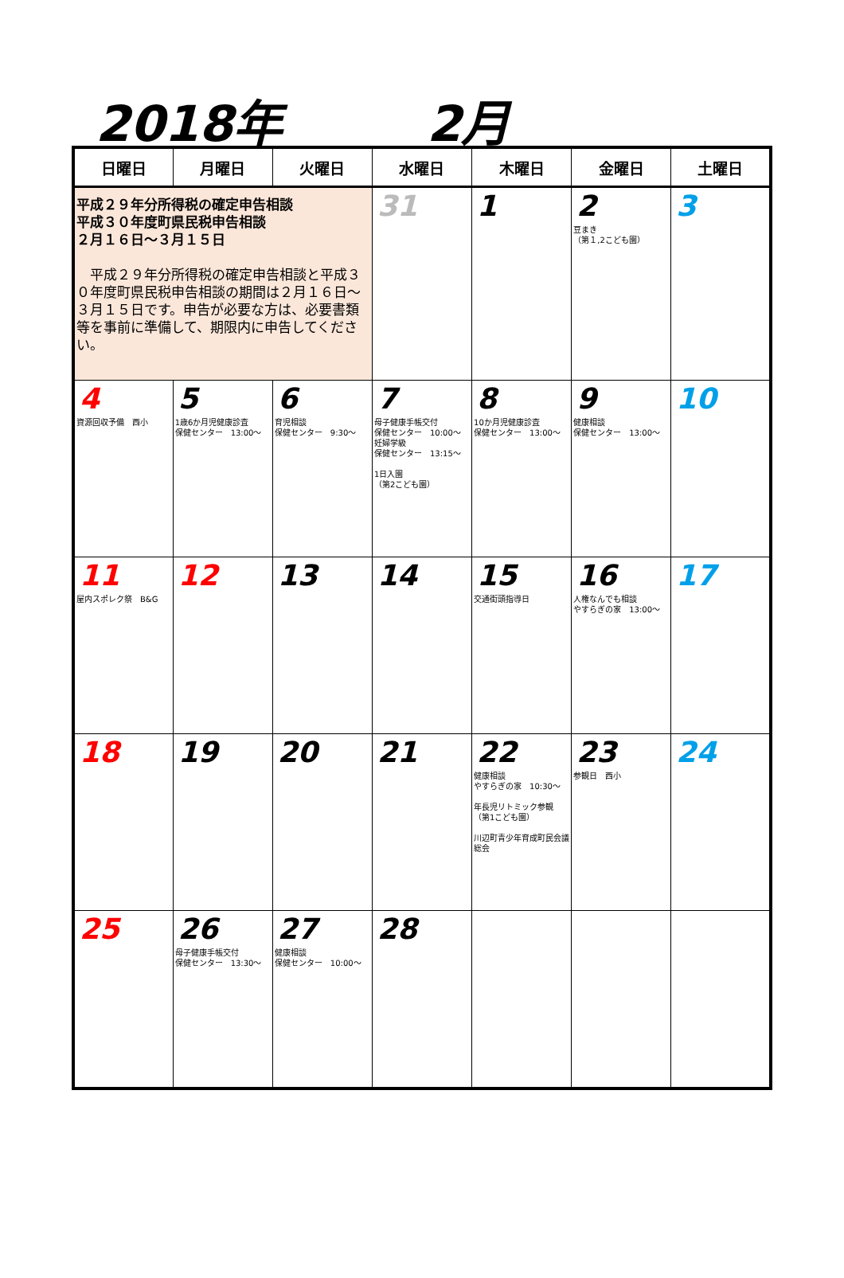2018年 2月
| 日曜日 | 月曜日 | 火曜日 | 水曜日 | 木曜日 | 金曜日 | 土曜日 |
| --- | --- | --- | --- | --- | --- | --- |
| 平成２９年分所得税の確定申告相談 平成３０年度町県民税申告相談 ２月１６日～３月１５日 平成２９年分所得税の確定申告相談と平成３０年度町県民税申告相談の期間は２月１６日～３月１５日です。申告が必要な方は、必要書類等を事前に準備して、期限内に申告してください。 | | | 31 | 1 | 2 豆まき （第１,2こども園） | 3 |
| 4 資源回収予備 西小 | 5 1歳6か月児健康診査 保健センター 13:00～ | 6 育児相談 保健センター 9:30～ | 7 母子健康手帳交付 保健センター 10:00～ 妊婦学級 保健センター 13:15～ 1日入園 （第2こども園） | 8 10か月児健康診査 保健センター 13:00～ | 9 健康相談 保健センター 13:00～ | 10 |
| 11 屋内スポレク祭 B&G | 12 | 13 | 14 | 15 交通街頭指導日 | 16 人権なんでも相談 やすらぎの家 13:00～ | 17 |
| 18 | 19 | 20 | 21 | 22 健康相談 やすらぎの家 10:30～ 年長児リトミック参観 （第1こども園） 川辺町青少年育成町民会議総会 | 23 参観日 西小 | 24 |
| 25 | 26 母子健康手帳交付 保健センター 13:30～ | 27 健康相談 保健センター 10:00～ | 28 | | | |